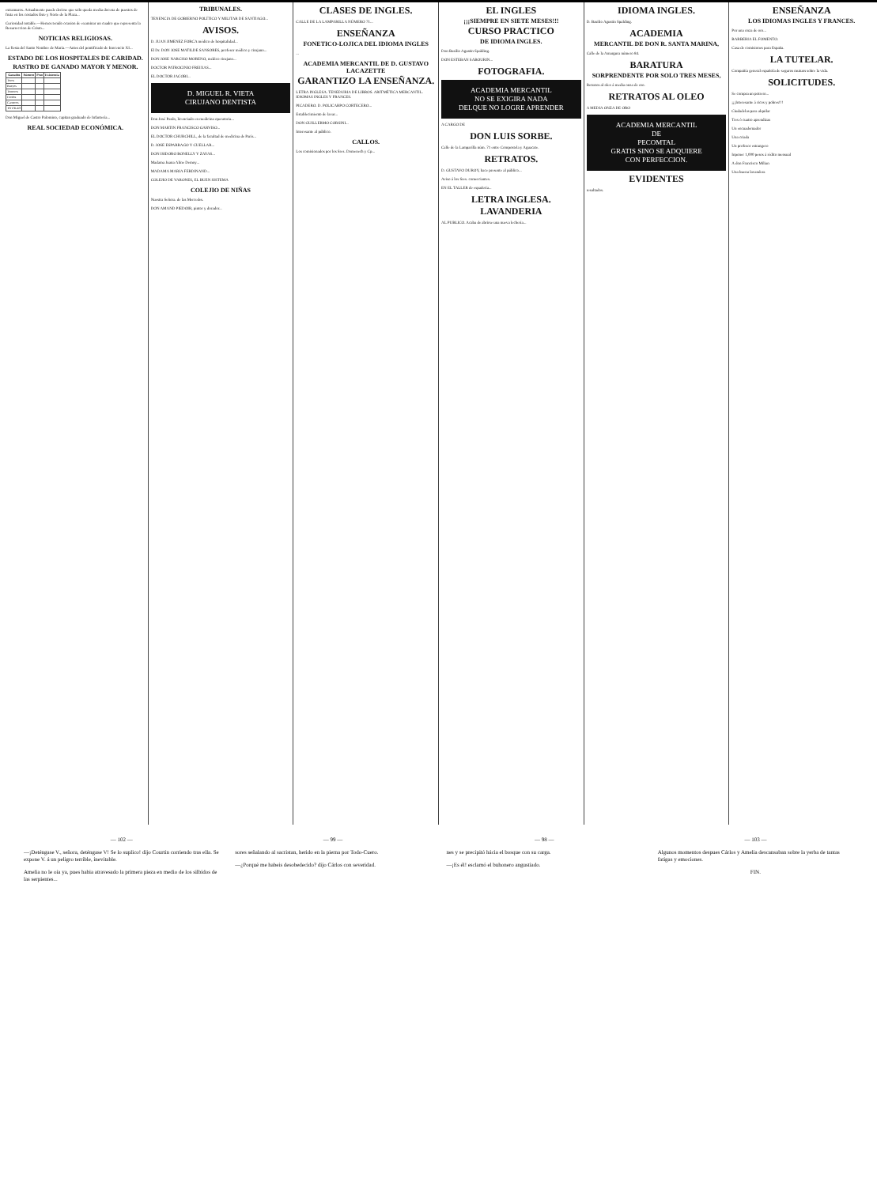estramuros. Actualmente puede decirse que solo queda media docena de puestos de fruta en los costados Este y Norte de la Plaza...
Curiosidad notable.—Hemos tenido ocasion de examinar un cuadro que representa la Resurreccion de Cristo...
NOTICIAS RELIGIOSAS.
La fiesta del Santo Nombre de María.—Antes del pontificado de Inocencio XI...
ESTADO DE LOS HOSPITALES DE CARIDAD.
RASTRO DE GANADO MAYOR Y MENOR.
| Ganados | Número | Peso | Existencia |
| --- | --- | --- | --- |
| Toros | | | |
| Bueyes | | | |
| Terneros | | | |
| Cerdos | | | |
| Carneros | | | |
| TOTALES | | | |
Don Miguel de Castro Palomino, capitan graduado de Infantería...
REAL SOCIEDAD ECONÓMICA.
TRIBUNALES.
TENENCIA DE GOBIERNO POLÍTICO Y MILITAR DE SANTIAGO...
AVISOS.
D. JUAN JIMENEZ FORCA médico de hospitalidad...
El Dr. DON JOSE MATILDE SANSORES, profesor médico y cirujano...
DON JOSE NARCISO MORENO, médico cirujano...
DOCTOR PATROCINIO FREIXAS...
EL DOCTOR JACOBI...
D. MIGUEL R. VIETA
CIRUJANO DENTISTA
Don José Pardo, licenciado en medicina operatoria...
DON MARTIN FRANCISCO GARVISO...
EL DOCTOR CHURCHILL, de la facultad de medicina de París...
D. JOSE ESPARRAGO Y CUELLAR...
DON ISIDORO BONELLY Y ZAYAS...
Madama Juana Aline Demoy...
MADAMA MARIA FERDINAND...
COLEJIO DE VARONES, EL BUEN SISTEMA
COLEJIO DE NIÑAS
Nuestra Señora. de las Mercedes.
DON AMAND PIEDOIR, pintor y dorador...
CLASES DE INGLES.
CALLE DE LA LAMPARILLA NÚMERO 71...
ENSEÑANZA
FONETICO-LOJICA DEL IDIOMA INGLES
...
ACADEMIA MERCANTIL DE D. GUSTAVO LACAZETTE
GARANTIZO LA ENSEÑANZA.
LETRA INGLESA. TENEDURIA DE LIBROS. ARITMÉTICA MERCANTIL. IDIOMAS INGLES Y FRANCES.
PICADERO. D. POLICARPO CORTECERO...
Establecimiento de lavar...
DON GUILLERMO CORSINI...
Interesante al público.
CALLOS.
Los comisionados por los Sres. Domenech y Cp...
EL INGLES
¡¡¡SIEMPRE EN SIETE MESES!!!
CURSO PRACTICO
DE IDIOMA INGLES.
Don Basilio Agustin Spalding.
DON ESTEBAN SABOURIN...
FOTOGRAFIA.
ACADEMIA MERCANTIL
NO SE EXIGIRA NADA
DELQUE NO LOGRE APRENDER
A CARGO DE
DON LUIS SORBE.
Calle de la Lamparilla núm. 71 entre Compostela y Aguacate.
RETRATOS.
D. GUSTAVO DUROY, hace presente al público...
Aviso á los Sres. comerciantes.
EN EL TALLER de espadería...
LETRA INGLESA.
LAVANDERIA
AL PUBLICO. Acaba de abrirse una nueva lechería...
IDIOMA INGLES.
D. Basilio Agustin Spalding.
ACADEMIA
MERCANTIL DE DON R. SANTA MARINA,
Calle de la Amargura número 84.
BARATURA
SORPRENDENTE POR SOLO TRES MESES,
Retratos al oleo á media onza de oro.
RETRATOS AL OLEO
A MEDIA ONZA DE ORO
ACADEMIA MERCANTIL
DE
PECOMTAL
GRATIS SINO SE ADQUIERE
CON PERFECCION.
EVIDENTES
resultados.
ENSEÑANZA
LOS IDIOMAS INGLES Y FRANCES.
Por una onza de oro...
BARBERIA EL FOMENTO.
Casa de comisiones para España.
LA TUTELAR.
Compañía general española de seguros mutuos sobre la vida.
SOLICITUDES.
Se compra un potrero...
¡¡¡Interesante á ricos y pobres!!!
Ciudadelas para alquilar
Tres ó cuatro aprendizas
Un encuadernador
Una criada
Un profesor estrangero
Inponer 1,000 pesos á rédito mensual
A don Francisco Milian
Una buena lavandera
— 102 —
—¡Deténgase V., señora, deténgase V! Se lo suplico! dijo Courtin corriendo tras ella. Se expone V. á un peligro terrible, inevitable.
Amelia no le oia ya, pues habia atravesado la primera pieza en medio de los silbidos de las serpientes...
— 99 —
sores señalando al sacristan, herido en la pierna por Todo-Cuero.
—¿Porqué me habeis desobedecido? dijo Cárlos con severidad.
— 98 —
nes y se precipitó hácia el bosque con su carga.
—¡Es él! esclamó el buhonero angustiado.
— 103 —
Algunos momentos despues Cárlos y Amelia descansaban sobre la yerba de tantas fatigas y emociones.
FIN.